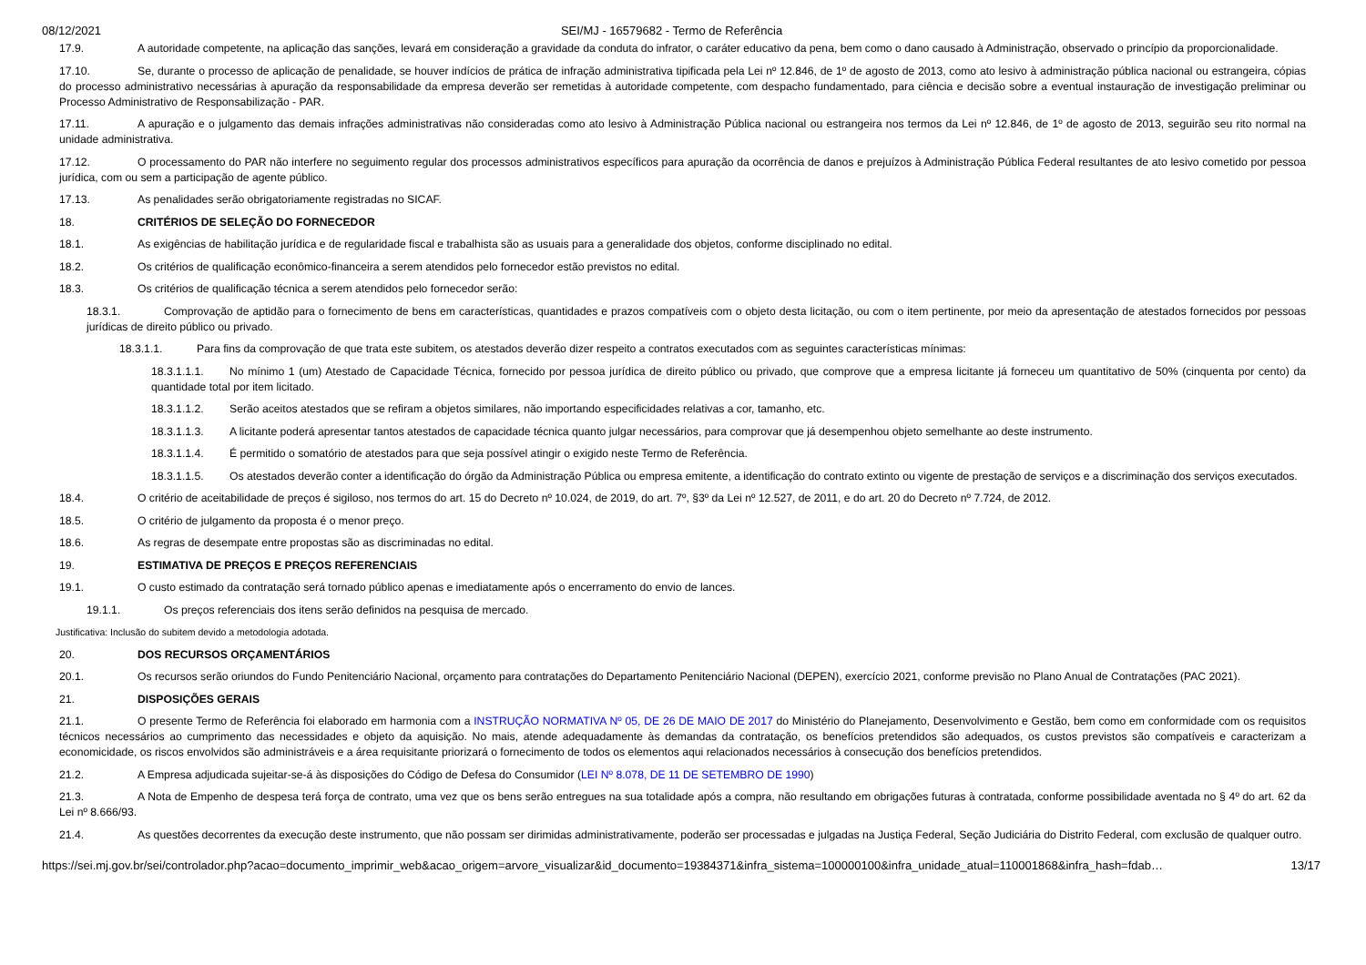08/12/2021 SEI/MJ - 16579682 - Termo de Referência
17.9. A autoridade competente, na aplicação das sanções, levará em consideração a gravidade da conduta do infrator, o caráter educativo da pena, bem como o dano causado à Administração, observado o princípio da proporcionalidade.
17.10. Se, durante o processo de aplicação de penalidade, se houver indícios de prática de infração administrativa tipificada pela Lei nº 12.846, de 1º de agosto de 2013, como ato lesivo à administração pública nacional ou estrangeira, cópias do processo administrativo necessárias à apuração da responsabilidade da empresa deverão ser remetidas à autoridade competente, com despacho fundamentado, para ciência e decisão sobre a eventual instauração de investigação preliminar ou Processo Administrativo de Responsabilização - PAR.
17.11. A apuração e o julgamento das demais infrações administrativas não consideradas como ato lesivo à Administração Pública nacional ou estrangeira nos termos da Lei nº 12.846, de 1º de agosto de 2013, seguirão seu rito normal na unidade administrativa.
17.12. O processamento do PAR não interfere no seguimento regular dos processos administrativos específicos para apuração da ocorrência de danos e prejuízos à Administração Pública Federal resultantes de ato lesivo cometido por pessoa jurídica, com ou sem a participação de agente público.
17.13. As penalidades serão obrigatoriamente registradas no SICAF.
18. CRITÉRIOS DE SELEÇÃO DO FORNECEDOR
18.1. As exigências de habilitação jurídica e de regularidade fiscal e trabalhista são as usuais para a generalidade dos objetos, conforme disciplinado no edital.
18.2. Os critérios de qualificação econômico-financeira a serem atendidos pelo fornecedor estão previstos no edital.
18.3. Os critérios de qualificação técnica a serem atendidos pelo fornecedor serão:
18.3.1. Comprovação de aptidão para o fornecimento de bens em características, quantidades e prazos compatíveis com o objeto desta licitação, ou com o item pertinente, por meio da apresentação de atestados fornecidos por pessoas jurídicas de direito público ou privado.
18.3.1.1. Para fins da comprovação de que trata este subitem, os atestados deverão dizer respeito a contratos executados com as seguintes características mínimas:
18.3.1.1.1. No mínimo 1 (um) Atestado de Capacidade Técnica, fornecido por pessoa jurídica de direito público ou privado, que comprove que a empresa licitante já forneceu um quantitativo de 50% (cinquenta por cento) da quantidade total por item licitado.
18.3.1.1.2. Serão aceitos atestados que se refiram a objetos similares, não importando especificidades relativas a cor, tamanho, etc.
18.3.1.1.3. A licitante poderá apresentar tantos atestados de capacidade técnica quanto julgar necessários, para comprovar que já desempenhou objeto semelhante ao deste instrumento.
18.3.1.1.4. É permitido o somatório de atestados para que seja possível atingir o exigido neste Termo de Referência.
18.3.1.1.5. Os atestados deverão conter a identificação do órgão da Administração Pública ou empresa emitente, a identificação do contrato extinto ou vigente de prestação de serviços e a discriminação dos serviços executados.
18.4. O critério de aceitabilidade de preços é sigiloso, nos termos do art. 15 do Decreto nº 10.024, de 2019, do art. 7º, §3º da Lei nº 12.527, de 2011, e do art. 20 do Decreto nº 7.724, de 2012.
18.5. O critério de julgamento da proposta é o menor preço.
18.6. As regras de desempate entre propostas são as discriminadas no edital.
19. ESTIMATIVA DE PREÇOS E PREÇOS REFERENCIAIS
19.1. O custo estimado da contratação será tornado público apenas e imediatamente após o encerramento do envio de lances.
19.1.1. Os preços referenciais dos itens serão definidos na pesquisa de mercado.
Justificativa: Inclusão do subitem devido a metodologia adotada.
20. DOS RECURSOS ORÇAMENTÁRIOS
20.1. Os recursos serão oriundos do Fundo Penitenciário Nacional, orçamento para contratações do Departamento Penitenciário Nacional (DEPEN), exercício 2021, conforme previsão no Plano Anual de Contratações (PAC 2021).
21. DISPOSIÇÕES GERAIS
21.1. O presente Termo de Referência foi elaborado em harmonia com a INSTRUÇÃO NORMATIVA Nº 05, DE 26 DE MAIO DE 2017 do Ministério do Planejamento, Desenvolvimento e Gestão, bem como em conformidade com os requisitos técnicos necessários ao cumprimento das necessidades e objeto da aquisição. No mais, atende adequadamente às demandas da contratação, os benefícios pretendidos são adequados, os custos previstos são compatíveis e caracterizam a economicidade, os riscos envolvidos são administráveis e a área requisitante priorizará o fornecimento de todos os elementos aqui relacionados necessários à consecução dos benefícios pretendidos.
21.2. A Empresa adjudicada sujeitar-se-á às disposições do Código de Defesa do Consumidor (LEI Nº 8.078, DE 11 DE SETEMBRO DE 1990)
21.3. A Nota de Empenho de despesa terá força de contrato, uma vez que os bens serão entregues na sua totalidade após a compra, não resultando em obrigações futuras à contratada, conforme possibilidade aventada no § 4º do art. 62 da Lei nº 8.666/93.
21.4. As questões decorrentes da execução deste instrumento, que não possam ser dirimidas administrativamente, poderão ser processadas e julgadas na Justiça Federal, Seção Judiciária do Distrito Federal, com exclusão de qualquer outro.
https://sei.mj.gov.br/sei/controlador.php?acao=documento_imprimir_web&acao_origem=arvore_visualizar&id_documento=19384371&infra_sistema=100000100&infra_unidade_atual=110001868&infra_hash=fdab… 13/17